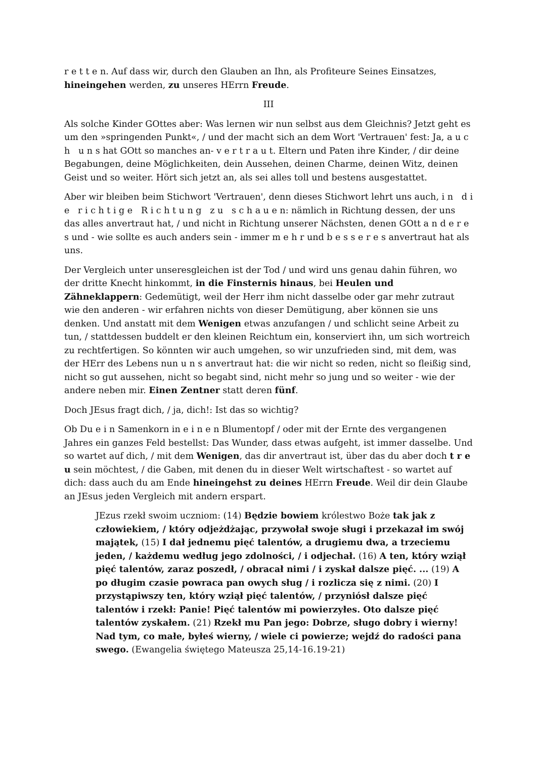r e t t e n. Auf dass wir, durch den Glauben an Ihn, als Profiteure Seines Einsatzes, hineingehen werden, zu unseres HErrn Freude.
III
Als solche Kinder GOttes aber: Was lernen wir nun selbst aus dem Gleichnis? Jetzt geht es um den »springenden Punkt«, / und der macht sich an dem Wort 'Vertrauen' fest: Ja, a u c h u n s hat GOtt so manches an- v e r t r a u t. Eltern und Paten ihre Kinder, / dir deine Begabungen, deine Möglichkeiten, dein Aussehen, deinen Charme, deinen Witz, deinen Geist und so weiter. Hört sich jetzt an, als sei alles toll und bestens ausgestattet.
Aber wir bleiben beim Stichwort 'Vertrauen', denn dieses Stichwort lehrt uns auch, i n d i e r i c h t i g e R i c h t u n g z u s c h a u e n: nämlich in Richtung dessen, der uns das alles anvertraut hat, / und nicht in Richtung unserer Nächsten, denen GOtt a n d e r e s und - wie sollte es auch anders sein - immer m e h r und b e s s e r e s anvertraut hat als uns.
Der Vergleich unter unseresgleichen ist der Tod / und wird uns genau dahin führen, wo der dritte Knecht hinkommt, in die Finsternis hinaus, bei Heulen und Zähneklappern: Gedemütigt, weil der Herr ihm nicht dasselbe oder gar mehr zutraut wie den anderen - wir erfahren nichts von dieser Demütigung, aber können sie uns denken. Und anstatt mit dem Wenigen etwas anzufangen / und schlicht seine Arbeit zu tun, / stattdessen buddelt er den kleinen Reichtum ein, konserviert ihn, um sich wortreich zu rechtfertigen. So könnten wir auch umgehen, so wir unzufrieden sind, mit dem, was der HErr des Lebens nun u n s anvertraut hat: die wir nicht so reden, nicht so fleißig sind, nicht so gut aussehen, nicht so begabt sind, nicht mehr so jung und so weiter - wie der andere neben mir. Einen Zentner statt deren fünf.
Doch JEsus fragt dich, / ja, dich!: Ist das so wichtig?
Ob Du e i n Samenkorn in e i n e n Blumentopf / oder mit der Ernte des vergangenen Jahres ein ganzes Feld bestellst: Das Wunder, dass etwas aufgeht, ist immer dasselbe. Und so wartet auf dich, / mit dem Wenigen, das dir anvertraut ist, über das du aber doch t r e u sein möchtest, / die Gaben, mit denen du in dieser Welt wirtschaftest - so wartet auf dich: dass auch du am Ende hineingehst zu deines HErrn Freude. Weil dir dein Glaube an JEsus jeden Vergleich mit andern erspart.
JEzus rzekł swoim uczniom: (14) Będzie bowiem królestwo Boże tak jak z człowiekiem, / który odjeżdżając, przywołał swoje sługi i przekazał im swój majątek, (15) I dał jednemu pięć talentów, a drugiemu dwa, a trzeciemu jeden, / każdemu według jego zdolności, / i odjechał. (16) A ten, który wziął pięć talentów, zaraz poszedł, / obracał nimi / i zyskał dalsze pięć. ... (19) A po długim czasie powraca pan owych sług / i rozlicza się z nimi. (20) I przystąpiwszy ten, który wziął pięć talentów, / przyniósł dalsze pięć talentów i rzekł: Panie! Pięć talentów mi powierzyłes. Oto dalsze pięć talentów zyskałem. (21) Rzekł mu Pan jego: Dobrze, sługo dobry i wierny! Nad tym, co małe, byłeś wierny, / wiele ci powierze; wejdź do radości pana swego. (Ewangelia świętego Mateusza 25,14-16.19-21)